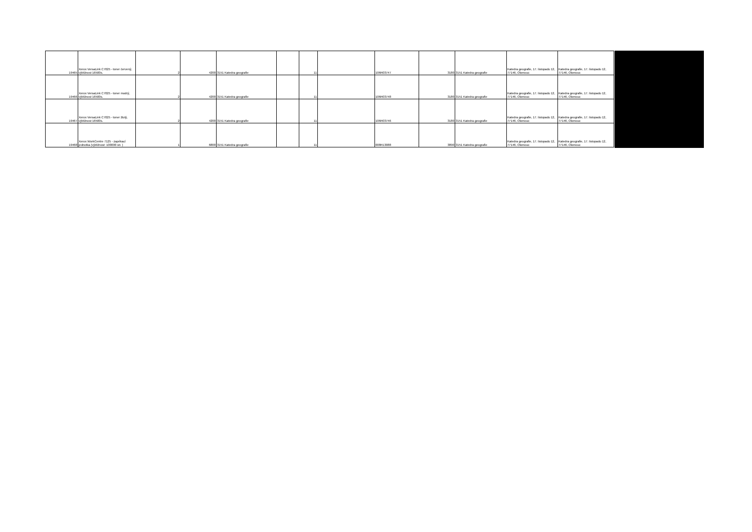| 19465 | Xerox VersaLink C7025 - toner červený, výtěžnost 16500s. | 2 | 4200 | 3151 Katedra geografie | | 11 | | 106R03747 | 3180 | 3151 Katedra geografie | Katedra geografie, 17. listopadu 12, 77146, Olomouc | Katedra geografie, 17. listopadu 12, 77146, Olomouc |
| 19466 | Xerox VersaLink C7025 - toner modrý, výtěžnost 16500s. | 2 | 4200 | 3151 Katedra geografie | | 11 | | 106R03748 | 3180 | 3151 Katedra geografie | Katedra geografie, 17. listopadu 12, 77146, Olomouc | Katedra geografie, 17. listopadu 12, 77146, Olomouc |
| 19467 | Xerox VersaLink C7025 - toner žlutý, výtěžnost 16500s. | 2 | 4200 | 3151 Katedra geografie | | 11 | | 106R03746 | 3180 | 3151 Katedra geografie | Katedra geografie, 17. listopadu 12, 77146, Olomouc | Katedra geografie, 17. listopadu 12, 77146, Olomouc |
| 19468 | Xerox WorkCentre 7125 - zapékací jednotka (výtěžnost: 100000 str. ) | 1 | 6800 | 3151 Katedra geografie | | 11 | | 008R13088 | 3890 | 3151 Katedra geografie | Katedra geografie, 17. listopadu 12, 77146, Olomouc | Katedra geografie, 17. listopadu 12, 77146, Olomouc |